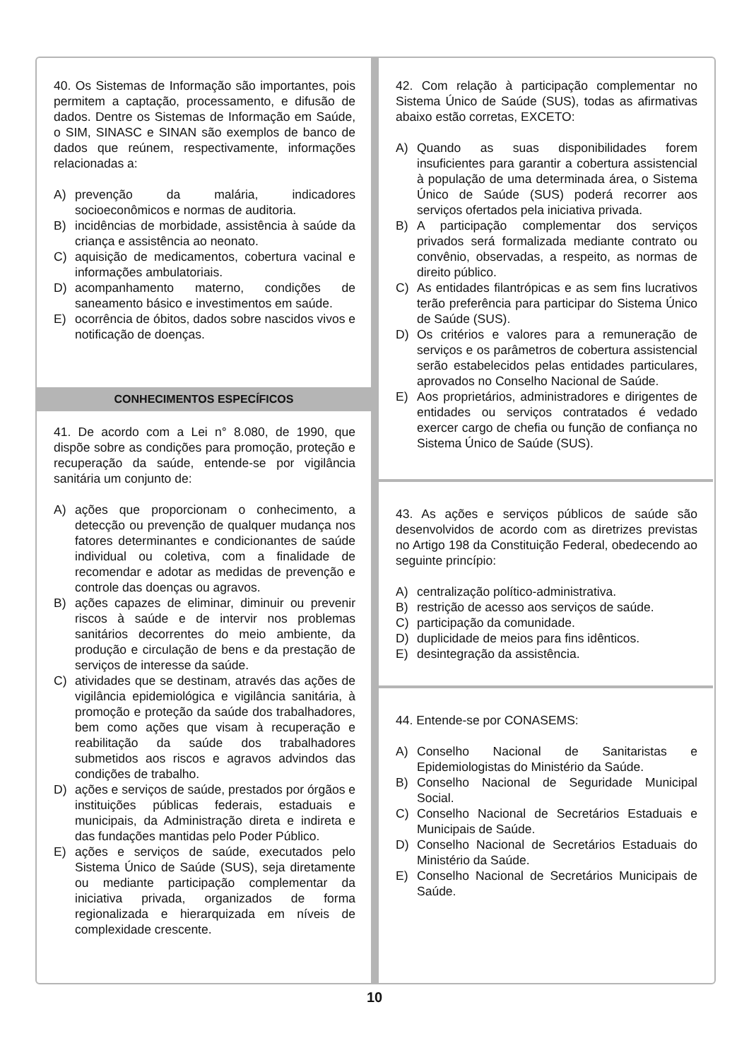40. Os Sistemas de Informação são importantes, pois permitem a captação, processamento, e difusão de dados. Dentre os Sistemas de Informação em Saúde, o SIM, SINASC e SINAN são exemplos de banco de dados que reúnem, respectivamente, informações relacionadas a:
A) prevenção da malária, indicadores socioeconômicos e normas de auditoria.
B) incidências de morbidade, assistência à saúde da criança e assistência ao neonato.
C) aquisição de medicamentos, cobertura vacinal e informações ambulatoriais.
D) acompanhamento materno, condições de saneamento básico e investimentos em saúde.
E) ocorrência de óbitos, dados sobre nascidos vivos e notificação de doenças.
CONHECIMENTOS ESPECÍFICOS
41. De acordo com a Lei n° 8.080, de 1990, que dispõe sobre as condições para promoção, proteção e recuperação da saúde, entende-se por vigilância sanitária um conjunto de:
A) ações que proporcionam o conhecimento, a detecção ou prevenção de qualquer mudança nos fatores determinantes e condicionantes de saúde individual ou coletiva, com a finalidade de recomendar e adotar as medidas de prevenção e controle das doenças ou agravos.
B) ações capazes de eliminar, diminuir ou prevenir riscos à saúde e de intervir nos problemas sanitários decorrentes do meio ambiente, da produção e circulação de bens e da prestação de serviços de interesse da saúde.
C) atividades que se destinam, através das ações de vigilância epidemiológica e vigilância sanitária, à promoção e proteção da saúde dos trabalhadores, bem como ações que visam à recuperação e reabilitação da saúde dos trabalhadores submetidos aos riscos e agravos advindos das condições de trabalho.
D) ações e serviços de saúde, prestados por órgãos e instituições públicas federais, estaduais e municipais, da Administração direta e indireta e das fundações mantidas pelo Poder Público.
E) ações e serviços de saúde, executados pelo Sistema Único de Saúde (SUS), seja diretamente ou mediante participação complementar da iniciativa privada, organizados de forma regionalizada e hierarquizada em níveis de complexidade crescente.
42. Com relação à participação complementar no Sistema Único de Saúde (SUS), todas as afirmativas abaixo estão corretas, EXCETO:
A) Quando as suas disponibilidades forem insuficientes para garantir a cobertura assistencial à população de uma determinada área, o Sistema Único de Saúde (SUS) poderá recorrer aos serviços ofertados pela iniciativa privada.
B) A participação complementar dos serviços privados será formalizada mediante contrato ou convênio, observadas, a respeito, as normas de direito público.
C) As entidades filantrópicas e as sem fins lucrativos terão preferência para participar do Sistema Único de Saúde (SUS).
D) Os critérios e valores para a remuneração de serviços e os parâmetros de cobertura assistencial serão estabelecidos pelas entidades particulares, aprovados no Conselho Nacional de Saúde.
E) Aos proprietários, administradores e dirigentes de entidades ou serviços contratados é vedado exercer cargo de chefia ou função de confiança no Sistema Único de Saúde (SUS).
43. As ações e serviços públicos de saúde são desenvolvidos de acordo com as diretrizes previstas no Artigo 198 da Constituição Federal, obedecendo ao seguinte princípio:
A) centralização político-administrativa.
B) restrição de acesso aos serviços de saúde.
C) participação da comunidade.
D) duplicidade de meios para fins idênticos.
E) desintegração da assistência.
44. Entende-se por CONASEMS:
A) Conselho Nacional de Sanitaristas e Epidemiologistas do Ministério da Saúde.
B) Conselho Nacional de Seguridade Municipal Social.
C) Conselho Nacional de Secretários Estaduais e Municipais de Saúde.
D) Conselho Nacional de Secretários Estaduais do Ministério da Saúde.
E) Conselho Nacional de Secretários Municipais de Saúde.
10